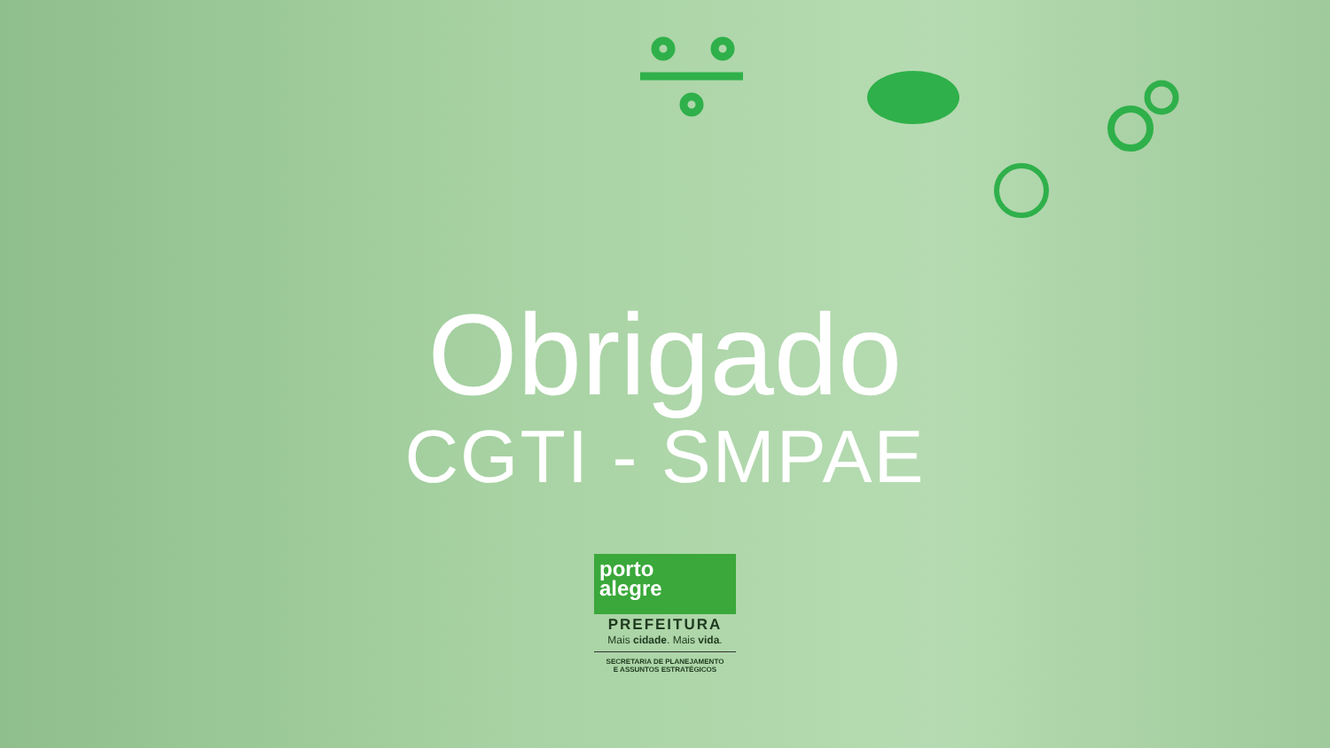Obrigado
CGTI - SMPAE
porto
alegre
PREFEITURA
Mais cidade. Mais vida.
SECRETARIA DE PLANEJAMENTO
E ASSUNTOS ESTRATÉGICOS